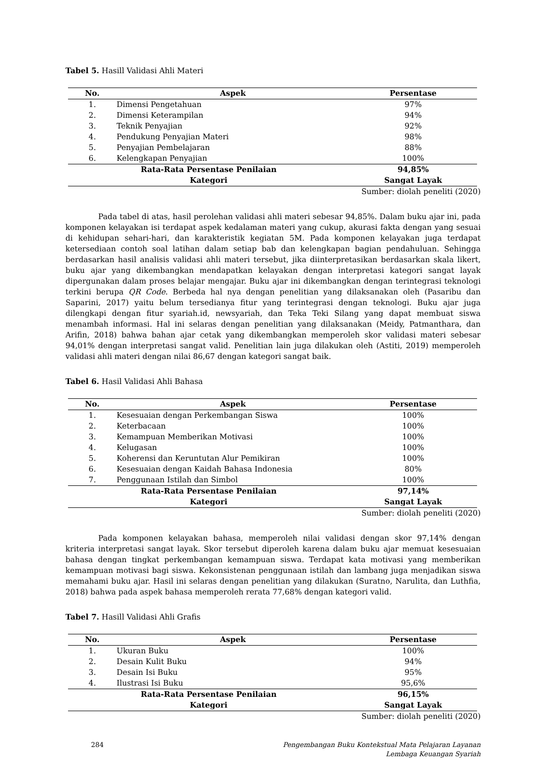Tabel 5. Hasill Validasi Ahli Materi
| No. | Aspek | Persentase |
| --- | --- | --- |
| 1. | Dimensi Pengetahuan | 97% |
| 2. | Dimensi Keterampilan | 94% |
| 3. | Teknik Penyajian | 92% |
| 4. | Pendukung Penyajian Materi | 98% |
| 5. | Penyajian Pembelajaran | 88% |
| 6. | Kelengkapan Penyajian | 100% |
| Rata-Rata Persentase Penilaian | | 94,85% |
| Kategori | | Sangat Layak |
Sumber: diolah peneliti (2020)
Pada tabel di atas, hasil perolehan validasi ahli materi sebesar 94,85%. Dalam buku ajar ini, pada komponen kelayakan isi terdapat aspek kedalaman materi yang cukup, akurasi fakta dengan yang sesuai di kehidupan sehari-hari, dan karakteristik kegiatan 5M. Pada komponen kelayakan juga terdapat ketersediaan contoh soal latihan dalam setiap bab dan kelengkapan bagian pendahuluan. Sehingga berdasarkan hasil analisis validasi ahli materi tersebut, jika diinterpretasikan berdasarkan skala likert, buku ajar yang dikembangkan mendapatkan kelayakan dengan interpretasi kategori sangat layak dipergunakan dalam proses belajar mengajar. Buku ajar ini dikembangkan dengan terintegrasi teknologi terkini berupa QR Code. Berbeda hal nya dengan penelitian yang dilaksanakan oleh (Pasaribu dan Saparini, 2017) yaitu belum tersedianya fitur yang terintegrasi dengan teknologi. Buku ajar juga dilengkapi dengan fitur syariah.id, newsyariah, dan Teka Teki Silang yang dapat membuat siswa menambah informasi. Hal ini selaras dengan penelitian yang dilaksanakan (Meidy, Patmanthara, dan Arifin, 2018) bahwa bahan ajar cetak yang dikembangkan memperoleh skor validasi materi sebesar 94,01% dengan interpretasi sangat valid. Penelitian lain juga dilakukan oleh (Astiti, 2019) memperoleh validasi ahli materi dengan nilai 86,67 dengan kategori sangat baik.
Tabel 6. Hasil Validasi Ahli Bahasa
| No. | Aspek | Persentase |
| --- | --- | --- |
| 1. | Kesesuaian dengan Perkembangan Siswa | 100% |
| 2. | Keterbacaan | 100% |
| 3. | Kemampuan Memberikan Motivasi | 100% |
| 4. | Kelugasan | 100% |
| 5. | Koherensi dan Keruntutan Alur Pemikiran | 100% |
| 6. | Kesesuaian dengan Kaidah Bahasa Indonesia | 80% |
| 7. | Penggunaan Istilah dan Simbol | 100% |
| Rata-Rata Persentase Penilaian | | 97,14% |
| Kategori | | Sangat Layak |
Sumber: diolah peneliti (2020)
Pada komponen kelayakan bahasa, memperoleh nilai validasi dengan skor 97,14% dengan kriteria interpretasi sangat layak. Skor tersebut diperoleh karena dalam buku ajar memuat kesesuaian bahasa dengan tingkat perkembangan kemampuan siswa. Terdapat kata motivasi yang memberikan kemampuan motivasi bagi siswa. Kekonsistenan penggunaan istilah dan lambang juga menjadikan siswa memahami buku ajar. Hasil ini selaras dengan penelitian yang dilakukan (Suratno, Narulita, dan Luthfia, 2018) bahwa pada aspek bahasa memperoleh rerata 77,68% dengan kategori valid.
Tabel 7. Hasill Validasi Ahli Grafis
| No. | Aspek | Persentase |
| --- | --- | --- |
| 1. | Ukuran Buku | 100% |
| 2. | Desain Kulit Buku | 94% |
| 3. | Desain Isi Buku | 95% |
| 4. | Ilustrasi Isi Buku | 95,6% |
| Rata-Rata Persentase Penilaian | | 96,15% |
| Kategori | | Sangat Layak |
Sumber: diolah peneliti (2020)
284 Pengembangan Buku Kontekstual Mata Pelajaran Layanan
Lembaga Keuangan Syariah